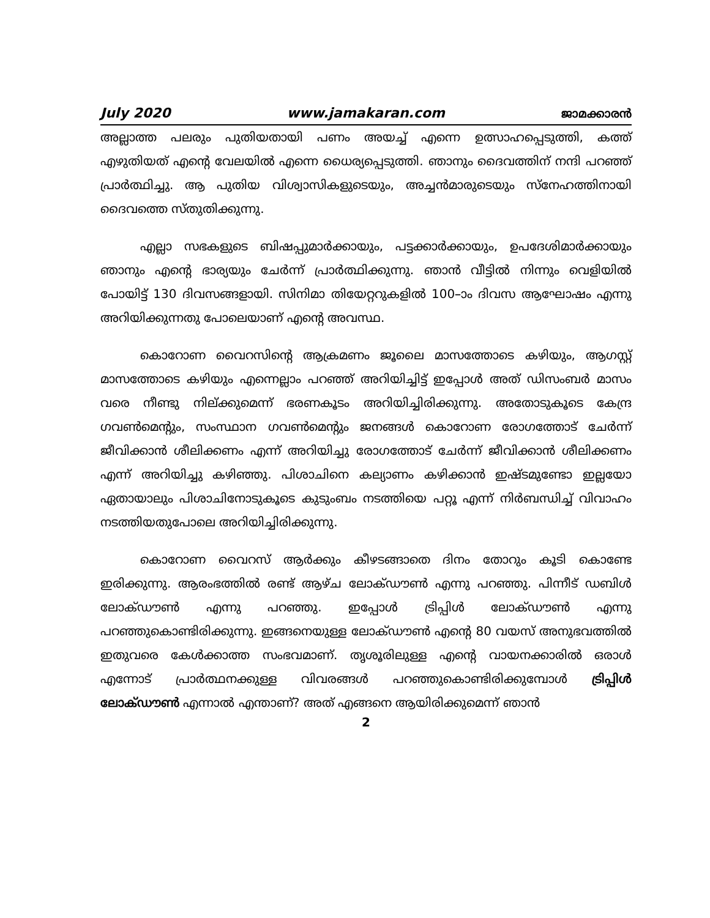July 2020 www.jamakaran.com ജാമക്കാരൻ
അല്ലാത്ത പലരും പുതിയതായി പണം അയച്ച് എന്നെ ഉത്സാഹപ്പെടുത്തി, കത്ത് എഴുതിയത് എന്റെ വേലയിൽ എന്നെ ധൈര്യപ്പെടുത്തി. ഞാനും ദൈവത്തിന് നന്ദി പറഞ്ഞ് പ്രാർത്ഥിച്ചു. ആ പുതിയ വിശ്വാസികളുടെയും, അച്ചൻമാരുടെയും സ്നേഹത്തിനായി ദൈവത്തെ സ്തുതിക്കുന്നു.
എല്ലാ സഭകളുടെ ബിഷപ്പുമാർക്കായും, പട്ടക്കാർക്കായും, ഉപദേശിമാർക്കായും ഞാനും എന്റെ ഭാര്യയും ചേർന്ന് പ്രാർത്ഥിക്കുന്നു. ഞാൻ വീട്ടിൽ നിന്നും വെളിയിൽ പോയിട്ട് 130 ദിവസങ്ങളായി. സിനിമാ തിയേറ്ററുകളിൽ 100–ാം ദിവസ ആഘോഷം എന്നു അറിയിക്കുന്നതു പോലെയാണ് എന്റെ അവസ്ഥ.
കൊറോണ വൈറസിന്റെ ആക്രമണം ജൂലൈ മാസത്തോടെ കഴിയും, ആഗസ്റ്റ് മാസത്തോടെ കഴിയും എന്നെല്ലാം പറഞ്ഞ് അറിയിച്ചിട്ട് ഇപ്പോൾ അത് ഡിസംബർ മാസം വരെ നീണ്ടു നില്ക്കുമെന്ന് ഭരണകൂടം അറിയിച്ചിരിക്കുന്നു. അതോടുകൂടെ കേന്ദ്ര ഗവൺമെന്റും, സംസ്ഥാന ഗവൺമെന്റും ജനങ്ങൾ കൊറോണ രോഗത്തോട് ചേർന്ന് ജീവിക്കാൻ ശീലിക്കണം എന്ന് അറിയിച്ചു രോഗത്തോട് ചേർന്ന് ജീവിക്കാൻ ശീലിക്കണം എന്ന് അറിയിച്ചു കഴിഞ്ഞു. പിശാചിനെ കല്യാണം കഴിക്കാൻ ഇഷ്ടമുണ്ടോ ഇല്ലയോ ഏതായാലും പിശാചിനോടുകൂടെ കുടുംബം നടത്തിയെ പറ്റൂ എന്ന് നിർബന്ധിച്ച് വിവാഹം നടത്തിയതുപോലെ അറിയിച്ചിരിക്കുന്നു.
കൊറോണ വൈറസ് ആർക്കും കീഴടങ്ങാതെ ദിനം തോറും കൂടി കൊണ്ടേ ഇരിക്കുന്നു. ആരംഭത്തിൽ രണ്ട് ആഴ്ച ലോക്ഡൗൺ എന്നു പറഞ്ഞു. പിന്നീട് ഡബിൾ ലോക്ഡൗൺ എന്നു പറഞ്ഞു. ഇപ്പോൾ ട്രിപ്പിൾ ലോക്ഡൗൺ എന്നു പറഞ്ഞുകൊണ്ടിരിക്കുന്നു. ഇങ്ങനെയുള്ള ലോക്ഡൗൺ എന്റെ 80 വയസ് അനുഭവത്തിൽ ഇതുവരെ കേൾക്കാത്ത സംഭവമാണ്. തൃശൂരിലുള്ള എന്റെ വായനക്കാരിൽ ഒരാൾ എന്നോട് പ്രാർത്ഥനക്കുള്ള വിവരങ്ങൾ പറഞ്ഞുകൊണ്ടിരിക്കുമ്പോൾ ട്രിപ്പിൾ ലോക്ഡൗൺ എന്നാൽ എന്താണ്? അത് എങ്ങനെ ആയിരിക്കുമെന്ന് ഞാൻ
2